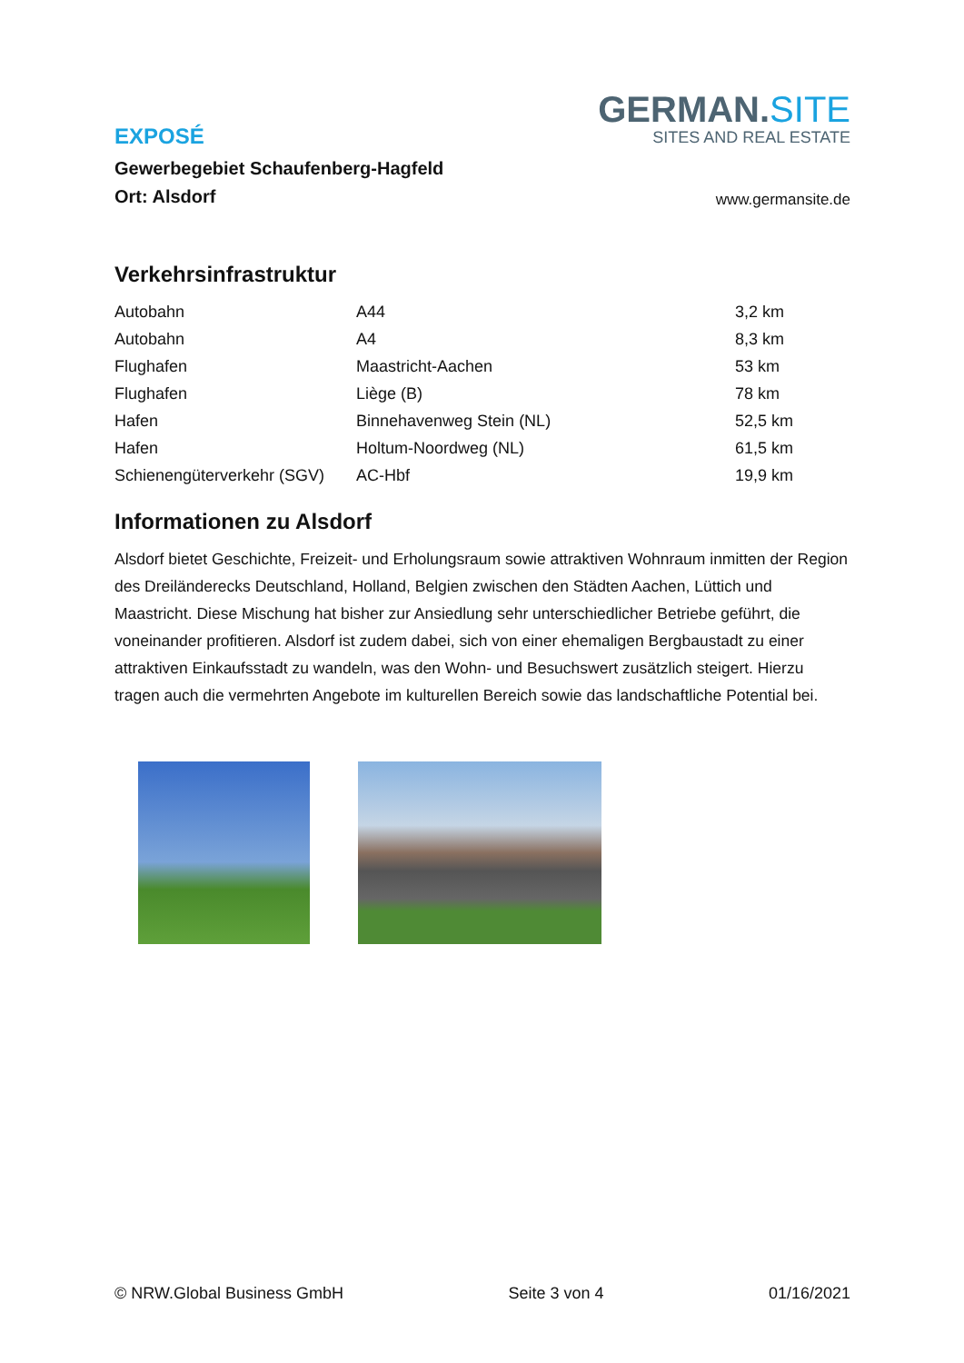EXPOSÉ
Gewerbegebiet Schaufenberg-Hagfeld
Ort: Alsdorf
GERMAN.SITE
SITES AND REAL ESTATE
www.germansite.de
Verkehrsinfrastruktur
| Autobahn | A44 | 3,2 km |
| Autobahn | A4 | 8,3 km |
| Flughafen | Maastricht-Aachen | 53 km |
| Flughafen | Liège (B) | 78 km |
| Hafen | Binnehavenweg Stein (NL) | 52,5 km |
| Hafen | Holtum-Noordweg (NL) | 61,5 km |
| Schienengüterverkehr (SGV) | AC-Hbf | 19,9 km |
Informationen zu Alsdorf
Alsdorf bietet Geschichte, Freizeit- und Erholungsraum sowie attraktiven Wohnraum inmitten der Region des Dreiländerecks Deutschland, Holland, Belgien zwischen den Städten Aachen, Lüttich und Maastricht. Diese Mischung hat bisher zur Ansiedlung sehr unterschiedlicher Betriebe geführt, die voneinander profitieren. Alsdorf ist zudem dabei, sich von einer ehemaligen Bergbaustadt zu einer attraktiven Einkaufsstadt zu wandeln, was den Wohn- und Besuchswert zusätzlich steigert. Hierzu tragen auch die vermehrten Angebote im kulturellen Bereich sowie das landschaftliche Potential bei.
© NRW.Global Business GmbH Seite 3 von 4 01/16/2021